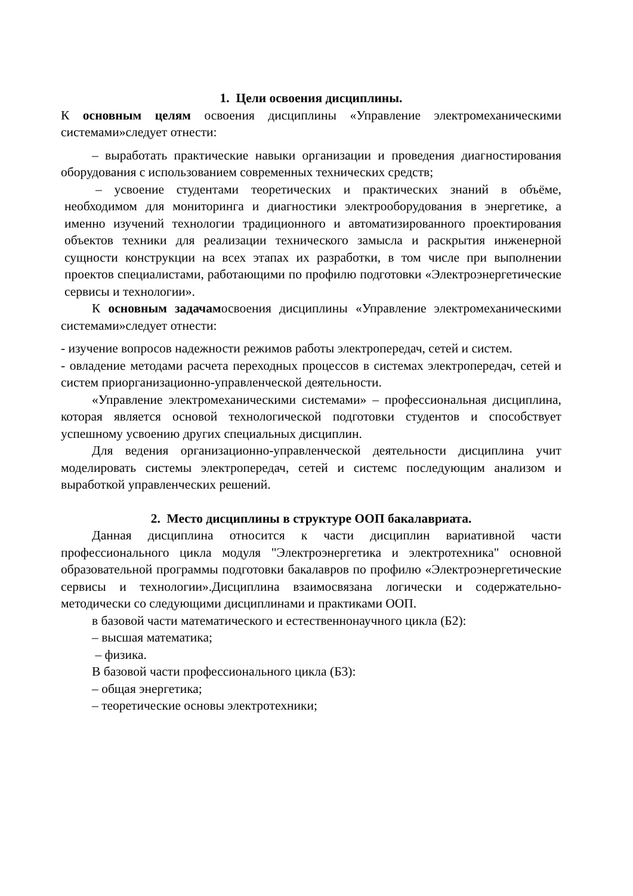1. Цели освоения дисциплины.
К основным целям освоения дисциплины «Управление электромеханическими системами»следует отнести:
– выработать практические навыки организации и проведения диагностирования оборудования с использованием современных технических средств;
– усвоение студентами теоретических и практических знаний в объёме, необходимом для мониторинга и диагностики электрооборудования в энергетике, а именно изучений технологии традиционного и автоматизированного проектирования объектов техники для реализации технического замысла и раскрытия инженерной сущности конструкции на всех этапах их разработки, в том числе при выполнении проектов специалистами, работающими по профилю подготовки «Электроэнергетические сервисы и технологии».
К основным задачамосвоения дисциплины «Управление электромеханическими системами»следует отнести:
- изучение вопросов надежности режимов работы электропередач, сетей и систем.
- овладение методами расчета переходных процессов в системах электропередач, сетей и систем приорганизационно-управленческой деятельности.
«Управление электромеханическими системами» – профессиональная дисциплина, которая является основой технологической подготовки студентов и способствует успешному усвоению других специальных дисциплин.
Для ведения организационно-управленческой деятельности дисциплина учит моделировать системы электропередач, сетей и системс последующим анализом и выработкой управленческих решений.
2. Место дисциплины в структуре ООП бакалавриата.
Данная дисциплина относится к части дисциплин вариативной части профессионального цикла модуля "Электроэнергетика и электротехника" основной образовательной программы подготовки бакалавров по профилю «Электроэнергетические сервисы и технологии».Дисциплина взаимосвязана логически и содержательно-методически со следующими дисциплинами и практиками ООП.
в базовой части математического и естественнонаучного цикла (Б2):
– высшая математика;
– физика.
В базовой части профессионального цикла (Б3):
– общая энергетика;
– теоретические основы электротехники;